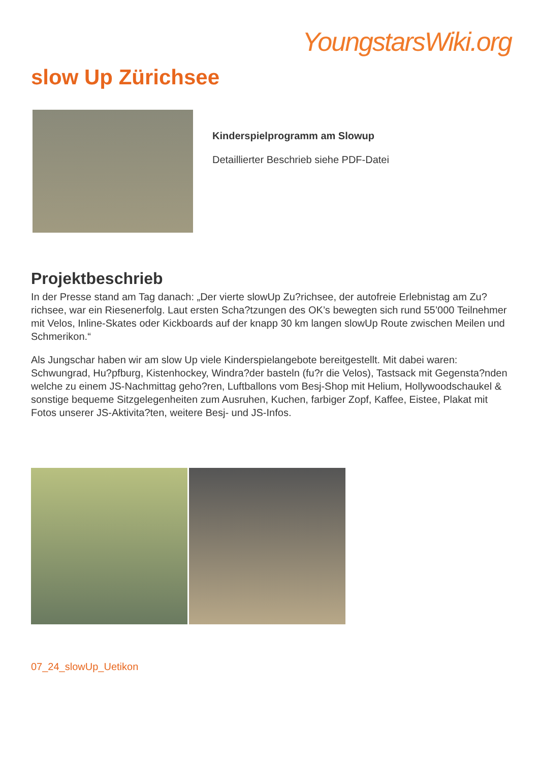YoungstarsWiki.org
slow Up Zürichsee
Kinderspielprogramm am Slowup
Detaillierter Beschrieb siehe PDF-Datei
Projektbeschrieb
In der Presse stand am Tag danach: „Der vierte slowUp Zu?richsee, der autofreie Erlebnistag am Zu?richsee, war ein Riesenerfolg. Laut ersten Scha?tzungen des OK’s bewegten sich rund 55’000 Teilnehmer mit Velos, Inline-Skates oder Kickboards auf der knapp 30 km langen slowUp Route zwischen Meilen und Schmerikon.“
Als Jungschar haben wir am slow Up viele Kinderspielangebote bereitgestellt. Mit dabei waren: Schwungrad, Hu?pfburg, Kistenhockey, Windra?der basteln (fu?r die Velos), Tastsack mit Gegensta?nden welche zu einem JS-Nachmittag geho?ren, Luftballons vom Besj-Shop mit Helium, Hollywoodschaukel & sonstige bequeme Sitzgelegenheiten zum Ausruhen, Kuchen, farbiger Zopf, Kaffee, Eistee, Plakat mit Fotos unserer JS-Aktivita?ten, weitere Besj- und JS-Infos.
07_24_slowUp_Uetikon